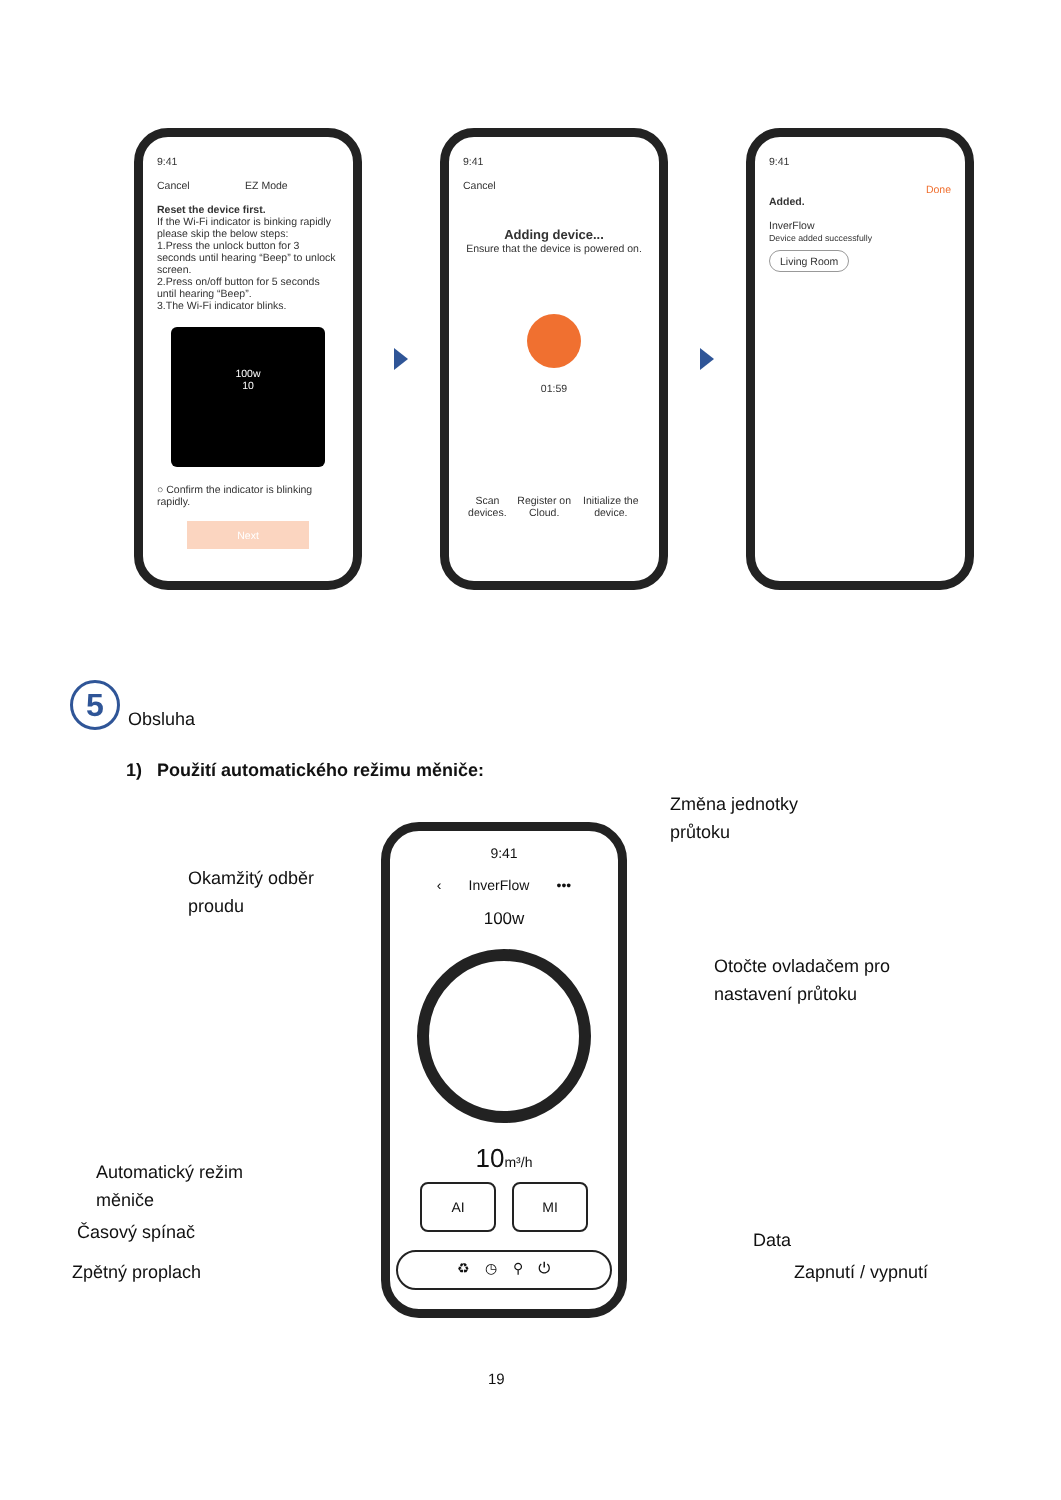9:41
Cancel EZ Mode
Reset the device first.
If the Wi-Fi indicator is binking rapidly please skip the below steps:
1.Press the unlock button for 3 seconds until hearing “Beep” to unlock screen.
2.Press on/off button for 5 seconds until hearing “Beep”.
3.The Wi-Fi indicator blinks.
100w
10
○ Confirm the indicator is blinking rapidly.
Next
9:41
Cancel
Adding device...
Ensure that the device is powered on.
01:59
Scan devices. Register on Cloud. Initialize the device.
9:41
Done
Added.
InverFlow
Device added successfully
Living Room
5
Obsluha
1) Použití automatického režimu měniče:
Změna jednotky
průtoku
Okamžitý odběr
proudu
Otočte ovladačem pro
nastavení průtoku
Automatický režim
měniče
Časový spínač Data
Zpětný proplach Zapnutí / vypnutí
9:41
‹ InverFlow •••
100w
10m³/h
AI MI
♻ ◷ ⚲ ⏻
19